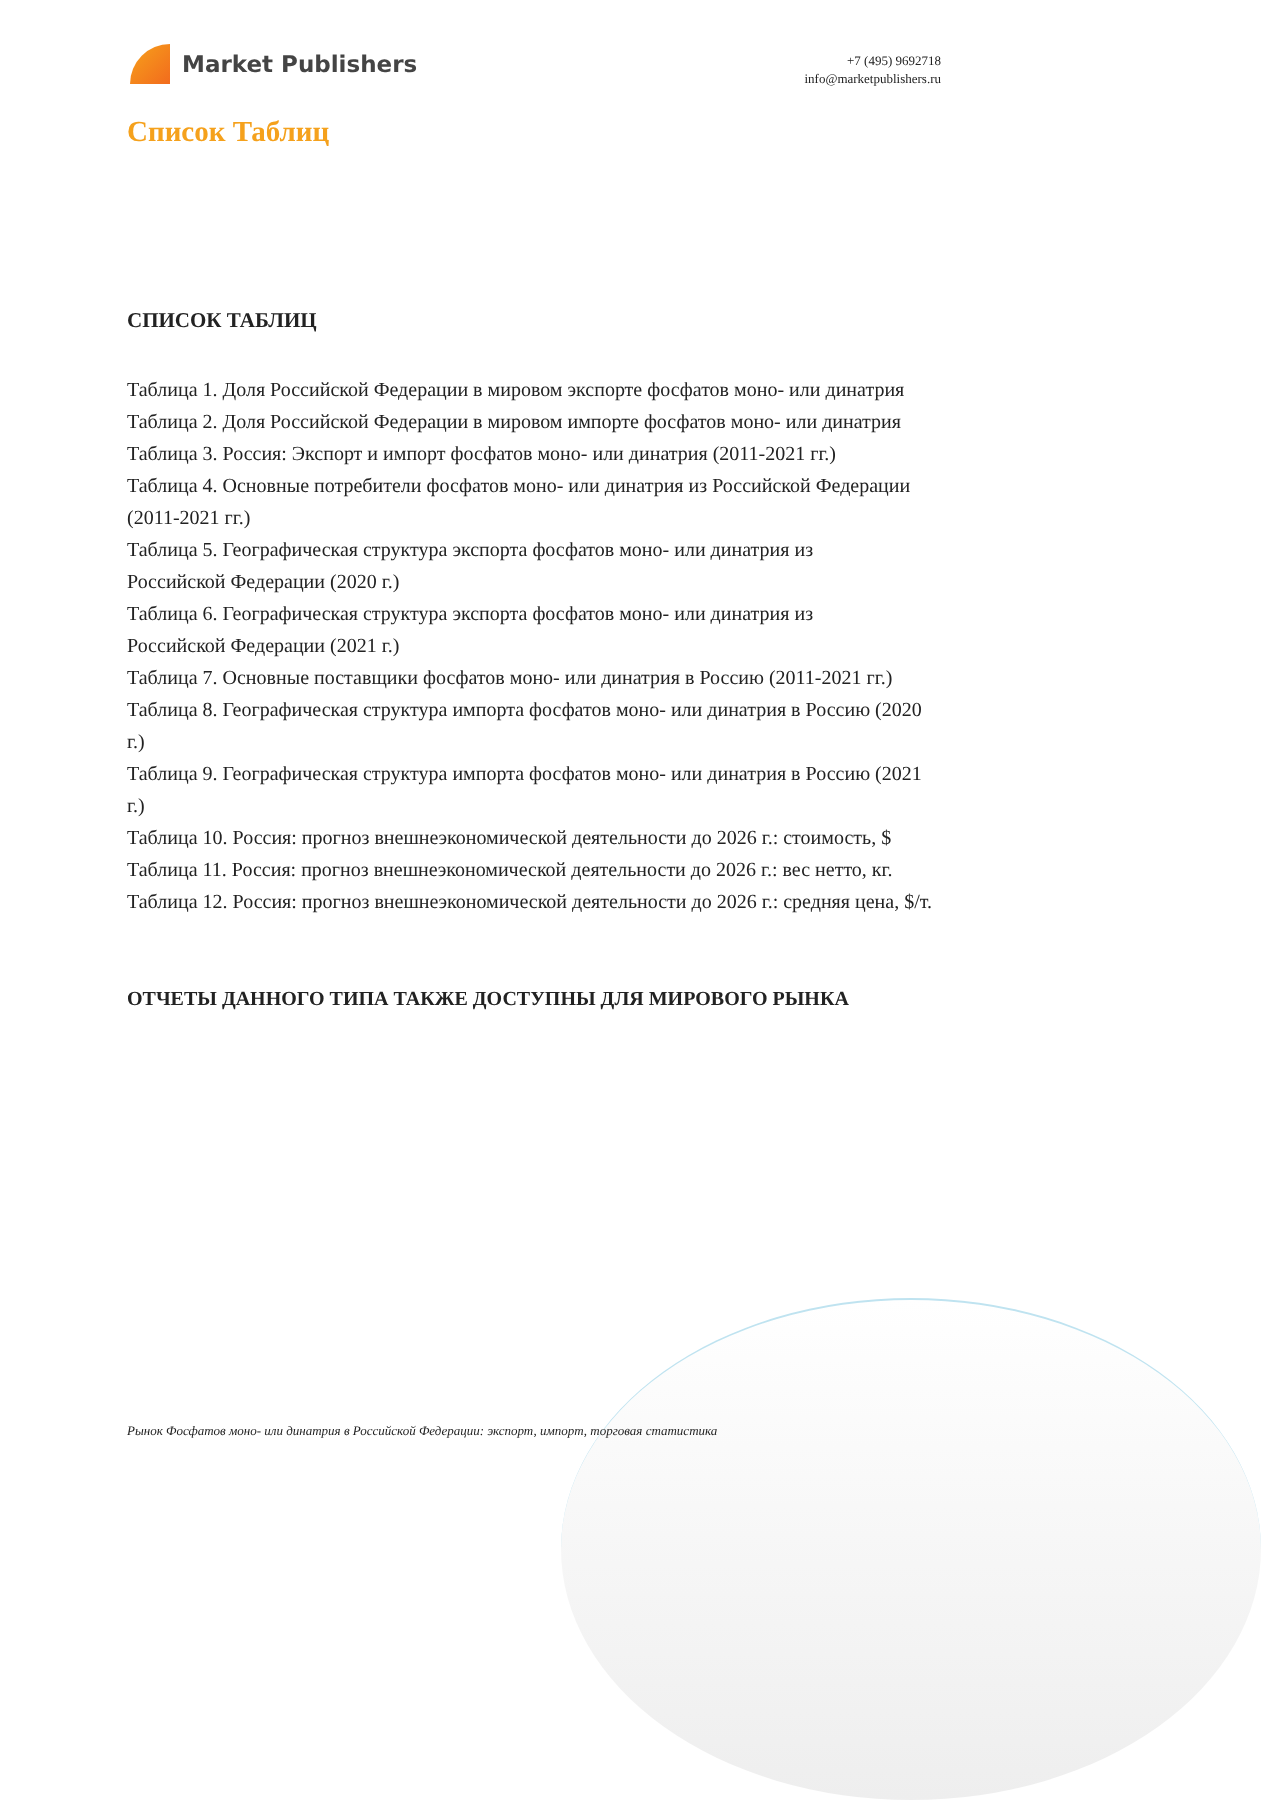Market Publishers
+7 (495) 9692718
info@marketpublishers.ru
Список Таблиц
СПИСОК ТАБЛИЦ
Таблица 1. Доля Российской Федерации в мировом экспорте фосфатов моно- или динатрия
Таблица 2. Доля Российской Федерации в мировом импорте фосфатов моно- или динатрия
Таблица 3. Россия: Экспорт и импорт фосфатов моно- или динатрия (2011-2021 гг.)
Таблица 4. Основные потребители фосфатов моно- или динатрия из Российской Федерации (2011-2021 гг.)
Таблица 5. Географическая структура экспорта фосфатов моно- или динатрия из
Российской Федерации (2020 г.)
Таблица 6. Географическая структура экспорта фосфатов моно- или динатрия из
Российской Федерации (2021 г.)
Таблица 7. Основные поставщики фосфатов моно- или динатрия в Россию (2011-2021 гг.)
Таблица 8. Географическая структура импорта фосфатов моно- или динатрия в Россию (2020 г.)
Таблица 9. Географическая структура импорта фосфатов моно- или динатрия в Россию (2021 г.)
Таблица 10. Россия: прогноз внешнеэкономической деятельности до 2026 г.: стоимость, $
Таблица 11. Россия: прогноз внешнеэкономической деятельности до 2026 г.: вес нетто, кг.
Таблица 12. Россия: прогноз внешнеэкономической деятельности до 2026 г.: средняя цена, $/т.
ОТЧЕТЫ ДАННОГО ТИПА ТАКЖЕ ДОСТУПНЫ ДЛЯ МИРОВОГО РЫНКА
Рынок Фосфатов моно- или динатрия в Российской Федерации: экспорт, импорт, торговая статистика